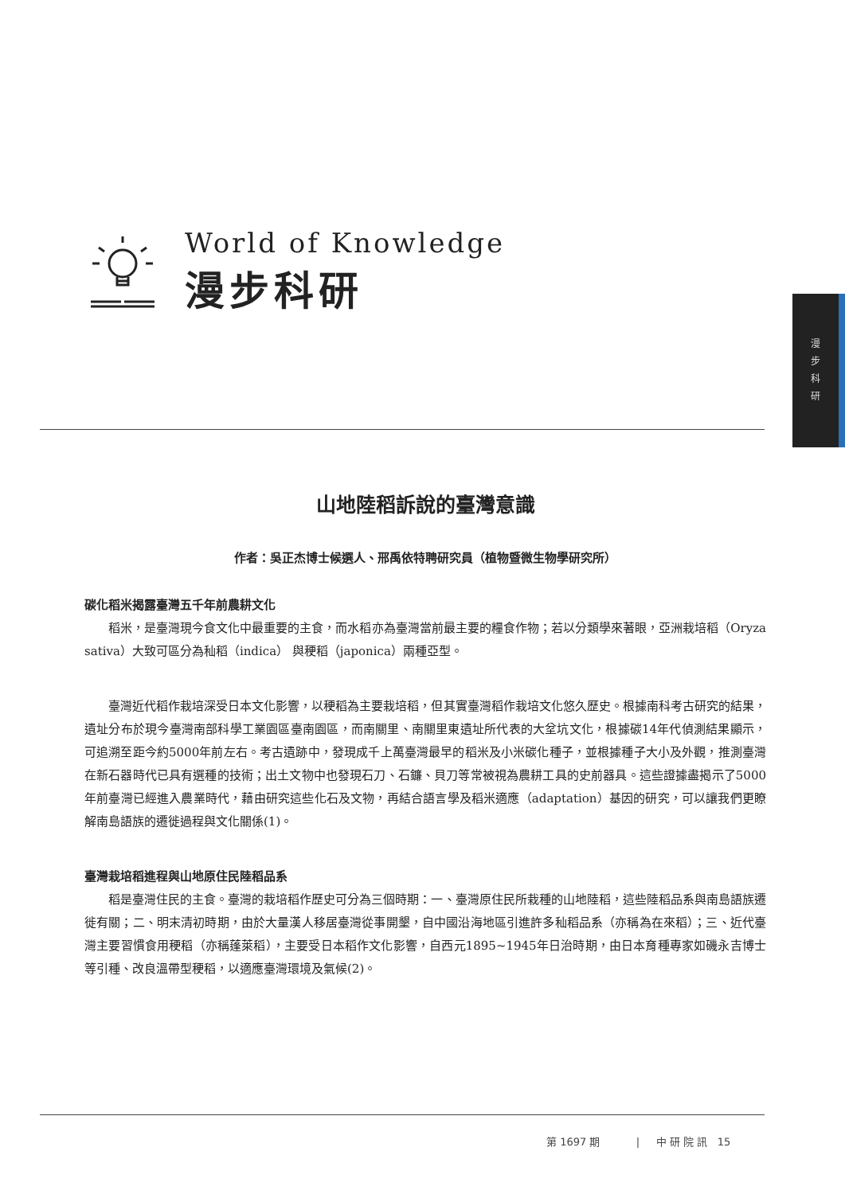World of Knowledge
漫步科研
漫
步
科
研
山地陸稻訴說的臺灣意識
作者：吳正杰博士候選人、邢禹依特聘研究員（植物暨微生物學研究所）
碳化稻米揭露臺灣五千年前農耕文化
稻米，是臺灣現今食文化中最重要的主食，而水稻亦為臺灣當前最主要的糧食作物；若以分類學來著眼，亞洲栽培稻（Oryza sativa）大致可區分為秈稻（indica） 與稉稻（japonica）兩種亞型。
臺灣近代稻作栽培深受日本文化影響，以稉稻為主要栽培稻，但其實臺灣稻作栽培文化悠久歷史。根據南科考古研究的結果，遺址分布於現今臺灣南部科學工業園區臺南園區，而南關里、南關里東遺址所代表的大坌坑文化，根據碳14年代偵測結果顯示，可追溯至距今約5000年前左右。考古遺跡中，發現成千上萬臺灣最早的稻米及小米碳化種子，並根據種子大小及外觀，推測臺灣在新石器時代已具有選種的技術；出土文物中也發現石刀、石鐮、貝刀等常被視為農耕工具的史前器具。這些證據盡揭示了5000年前臺灣已經進入農業時代，藉由研究這些化石及文物，再結合語言學及稻米適應（adaptation）基因的研究，可以讓我們更瞭解南島語族的遷徙過程與文化關係(1)。
臺灣栽培稻進程與山地原住民陸稻品系
稻是臺灣住民的主食。臺灣的栽培稻作歷史可分為三個時期：一、臺灣原住民所栽種的山地陸稻，這些陸稻品系與南島語族遷徙有關；二、明末清初時期，由於大量漢人移居臺灣從事開墾，自中國沿海地區引進許多秈稻品系（亦稱為在來稻）；三、近代臺灣主要習慣食用稉稻（亦稱蓬萊稻），主要受日本稻作文化影響，自西元1895~1945年日治時期，由日本育種專家如磯永吉博士等引種、改良溫帶型稉稻，以適應臺灣環境及氣候(2)。
第 1697 期 | 中 研 院 訊 15